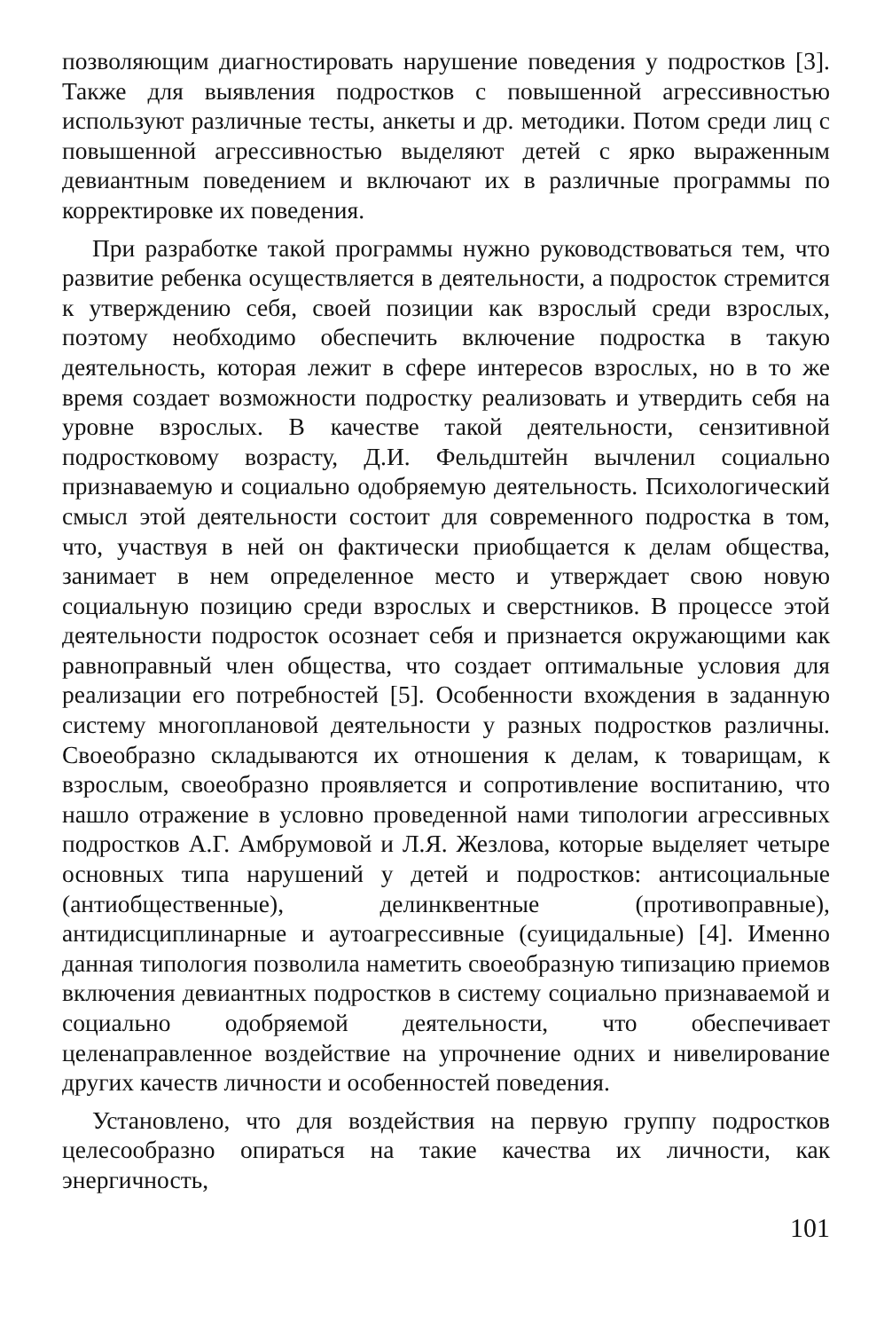позволяющим диагностировать нарушение поведения у подростков [3]. Также для выявления подростков с повышенной агрессивностью используют различные тесты, анкеты и др. методики. Потом среди лиц с повышенной агрессивностью выделяют детей с ярко выраженным девиантным поведением и включают их в различные программы по корректировке их поведения.
При разработке такой программы нужно руководствоваться тем, что развитие ребенка осуществляется в деятельности, а подросток стремится к утверждению себя, своей позиции как взрослый среди взрослых, поэтому необходимо обеспечить включение подростка в такую деятельность, которая лежит в сфере интересов взрослых, но в то же время создает возможности подростку реализовать и утвердить себя на уровне взрослых. В качестве такой деятельности, сензитивной подростковому возрасту, Д.И. Фельдштейн вычленил социально признаваемую и социально одобряемую деятельность. Психологический смысл этой деятельности состоит для современного подростка в том, что, участвуя в ней он фактически приобщается к делам общества, занимает в нем определенное место и утверждает свою новую социальную позицию среди взрослых и сверстников. В процессе этой деятельности подросток осознает себя и признается окружающими как равноправный член общества, что создает оптимальные условия для реализации его потребностей [5]. Особенности вхождения в заданную систему многоплановой деятельности у разных подростков различны. Своеобразно складываются их отношения к делам, к товарищам, к взрослым, своеобразно проявляется и сопротивление воспитанию, что нашло отражение в условно проведенной нами типологии агрессивных подростков А.Г. Амбрумовой и Л.Я. Жезлова, которые выделяет четыре основных типа нарушений у детей и подростков: антисоциальные (антиобщественные), делинквентные (противоправные), антидисциплинарные и аутоагрессивные (суицидальные) [4]. Именно данная типология позволила наметить своеобразную типизацию приемов включения девиантных подростков в систему социально признаваемой и социально одобряемой деятельности, что обеспечивает целенаправленное воздействие на упрочнение одних и нивелирование других качеств личности и особенностей поведения.
Установлено, что для воздействия на первую группу подростков целесообразно опираться на такие качества их личности, как энергичность,
101